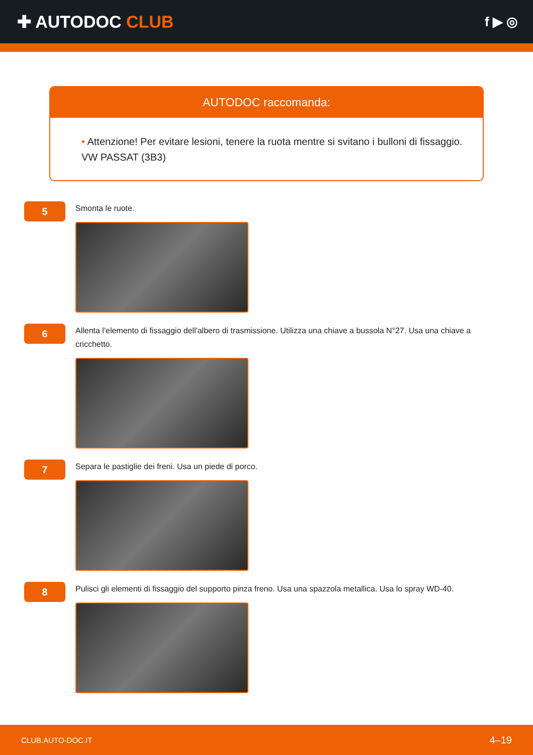✚ AUTODOC CLUB
f ▶ ◎
AUTODOC raccomanda:
• Attenzione! Per evitare lesioni, tenere la ruota mentre si svitano i bulloni di fissaggio. VW PASSAT (3B3)
5
Smonta le ruote.
6
Allenta l'elemento di fissaggio dell'albero di trasmissione. Utilizza una chiave a bussola N°27. Usa una chiave a cricchetto.
7
Separa le pastiglie dei freni. Usa un piede di porco.
8
Pulisci gli elementi di fissaggio del supporto pinza freno. Usa una spazzola metallica. Usa lo spray WD-40.
CLUB.AUTO-DOC.IT 4–19